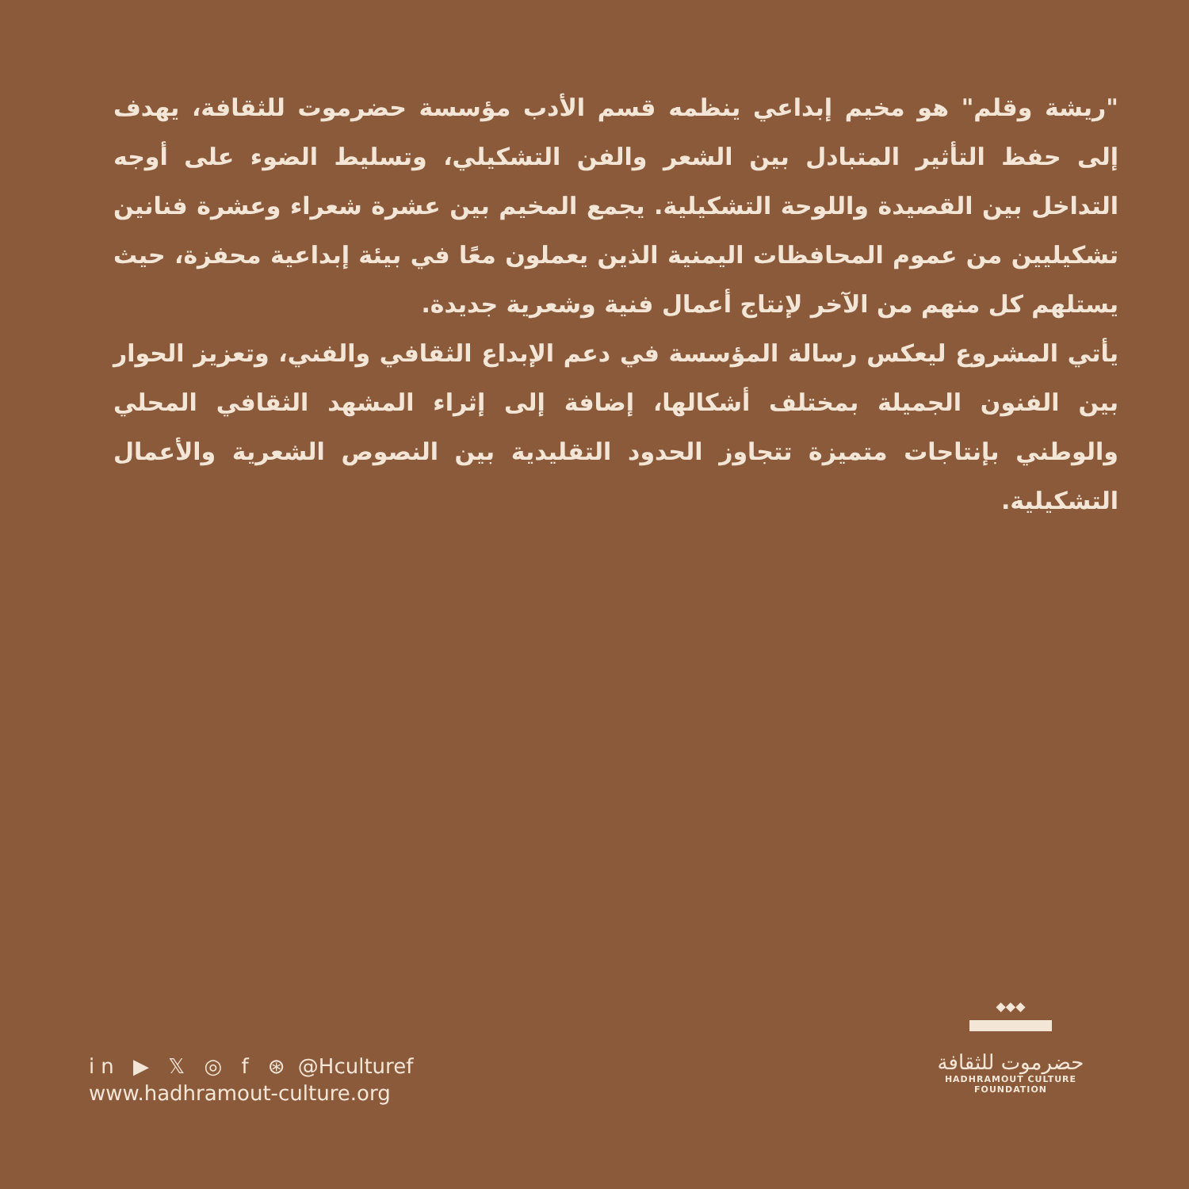"ريشة وقلم" هو مخيم إبداعي ينظمه قسم الأدب مؤسسة حضرموت للثقافة، يهدف إلى حفظ التأثير المتبادل بين الشعر والفن التشكيلي، وتسليط الضوء على أوجه التداخل بين القصيدة واللوحة التشكيلية. يجمع المخيم بين عشرة شعراء وعشرة فنانين تشكيليين من عموم المحافظات اليمنية الذين يعملون معًا في بيئة إبداعية محفزة، حيث يستلهم كل منهم من الآخر لإنتاج أعمال فنية وشعرية جديدة.
يأتي المشروع ليعكس رسالة المؤسسة في دعم الإبداع الثقافي والفني، وتعزيز الحوار بين الفنون الجميلة بمختلف أشكالها، إضافة إلى إثراء المشهد الثقافي المحلي والوطني بإنتاجات متميزة تتجاوز الحدود التقليدية بين النصوص الشعرية والأعمال التشكيلية.
in ▶ 𝕏 ◎ f ⊛ @Hculturef
www.hadhramout-culture.org
◆◆◆
حضرموت للثقافة
HADHRAMOUT CULTURE FOUNDATION